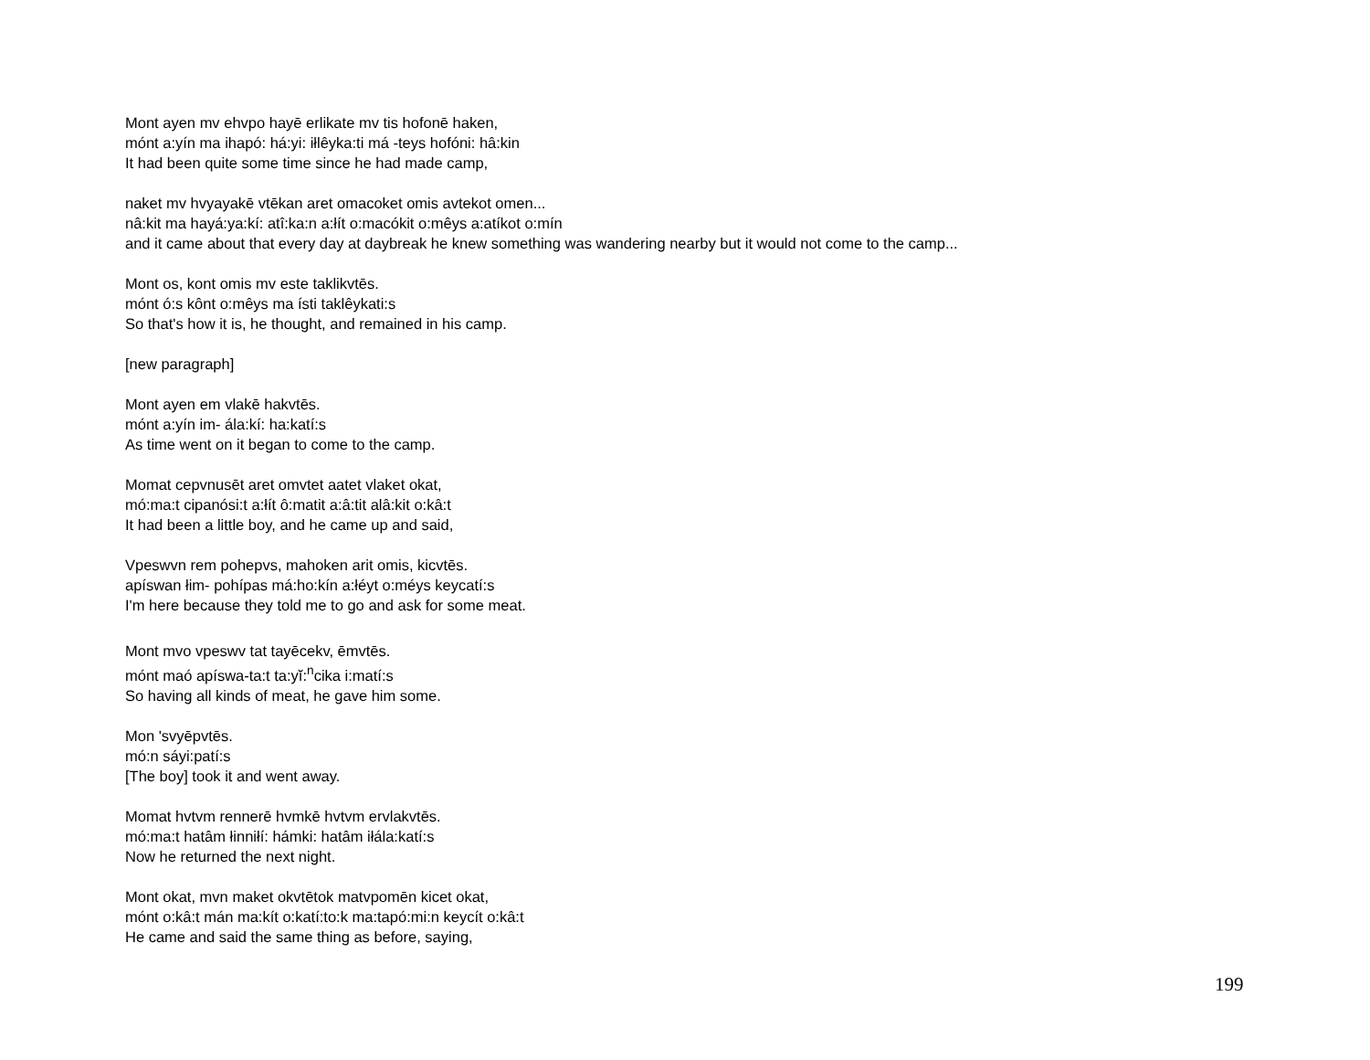Mont ayen mv ehvpo hayē erlikate mv tis hofonē haken,
mónt a:yín ma ihapó: há:yi: iłlêyka:ti má -teys hofóni: hâ:kin
It had been quite some time since he had made camp,
naket mv hvyayakē vtēkan aret omacoket omis avtekot omen...
nâ:kit ma hayá:ya:kí: atî:ka:n a:łít o:macókit o:mêys a:atíkot o:mín
and it came about that every day at daybreak he knew something was wandering nearby but it would not come to the camp...
Mont os, kont omis mv este taklikvtēs.
mónt ó:s kônt o:mêys ma ísti taklêykati:s
So that's how it is, he thought, and remained in his camp.
[new paragraph]
Mont ayen em vlakē hakvtēs.
mónt a:yín im- ála:kí: ha:katí:s
As time went on it began to come to the camp.
Momat cepvnusēt aret omvtet aatet vlaket okat,
mó:ma:t cipanósi:t a:łít ô:matit a:â:tit alâ:kit o:kâ:t
It had been a little boy, and he came up and said,
Vpeswvn rem pohepvs, mahoken arit omis, kicvtēs.
apíswan łim- pohípas má:ho:kín a:łéyt o:méys keycatí:s
I'm here because they told me to go and ask for some meat.
Mont mvo vpeswv tat tayēcekv, ēmvtēs.
mónt maó apíswa-ta:t ta:yĭ:<sup>n</sup>cika i:matí:s
So having all kinds of meat, he gave him some.
Mon 'svyēpvtēs.
mó:n sáyi:patí:s
[The boy] took it and went away.
Momat hvtvm rennerē hvmkē hvtvm ervlakvtēs.
mó:ma:t hatâm łinniłí: hámki: hatâm iłála:katí:s
Now he returned the next night.
Mont okat, mvn maket okvtētok matvpomēn kicet okat,
mónt o:kâ:t mán ma:kít o:katí:to:k ma:tapó:mi:n keycít o:kâ:t
He came and said the same thing as before, saying,
199